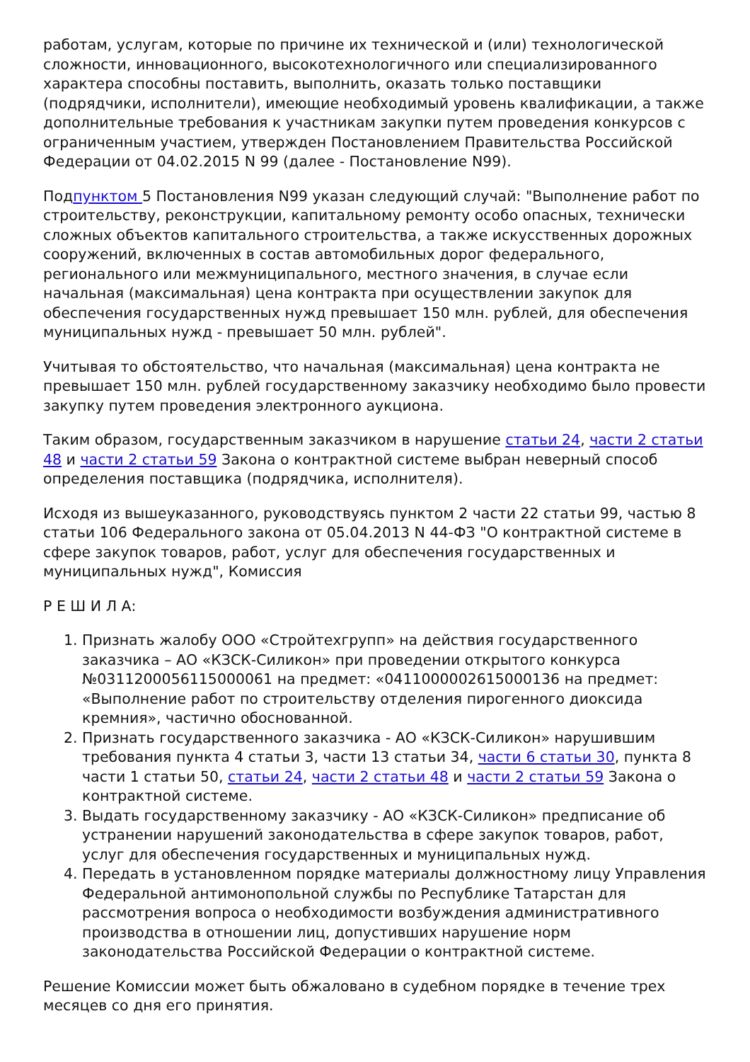работам, услугам, которые по причине их технической и (или) технологической сложности, инновационного, высокотехнологичного или специализированного характера способны поставить, выполнить, оказать только поставщики (подрядчики, исполнители), имеющие необходимый уровень квалификации, а также дополнительные требования к участникам закупки путем проведения конкурсов с ограниченным участием, утвержден Постановлением Правительства Российской Федерации от 04.02.2015 N 99 (далее - Постановление N99).
Подпунктом 5 Постановления N99 указан следующий случай: "Выполнение работ по строительству, реконструкции, капитальному ремонту особо опасных, технически сложных объектов капитального строительства, а также искусственных дорожных сооружений, включенных в состав автомобильных дорог федерального, регионального или межмуниципального, местного значения, в случае если начальная (максимальная) цена контракта при осуществлении закупок для обеспечения государственных нужд превышает 150 млн. рублей, для обеспечения муниципальных нужд - превышает 50 млн. рублей".
Учитывая то обстоятельство, что начальная (максимальная) цена контракта не превышает 150 млн. рублей государственному заказчику необходимо было провести закупку путем проведения электронного аукциона.
Таким образом, государственным заказчиком в нарушение статьи 24, части 2 статьи 48 и части 2 статьи 59 Закона о контрактной системе выбран неверный способ определения поставщика (подрядчика, исполнителя).
Исходя из вышеуказанного, руководствуясь пунктом 2 части 22 статьи 99, частью 8 статьи 106 Федерального закона от 05.04.2013 N 44-ФЗ "О контрактной системе в сфере закупок товаров, работ, услуг для обеспечения государственных и муниципальных нужд", Комиссия
Р Е Ш И Л А:
1. Признать жалобу ООО «Стройтехгрупп» на действия государственного заказчика – АО «КЗСК-Силикон» при проведении открытого конкурса №0311200056115000061 на предмет: «0411000002615000136 на предмет: «Выполнение работ по строительству отделения пирогенного диоксида кремния», частично обоснованной.
2. Признать государственного заказчика - АО «КЗСК-Силикон» нарушившим требования пункта 4 статьи 3, части 13 статьи 34, части 6 статьи 30, пункта 8 части 1 статьи 50, статьи 24, части 2 статьи 48 и части 2 статьи 59 Закона о контрактной системе.
3. Выдать государственному заказчику - АО «КЗСК-Силикон» предписание об устранении нарушений законодательства в сфере закупок товаров, работ, услуг для обеспечения государственных и муниципальных нужд.
4. Передать в установленном порядке материалы должностному лицу Управления Федеральной антимонопольной службы по Республике Татарстан для рассмотрения вопроса о необходимости возбуждения административного производства в отношении лиц, допустивших нарушение норм законодательства Российской Федерации о контрактной системе.
Решение Комиссии может быть обжаловано в судебном порядке в течение трех месяцев со дня его принятия.